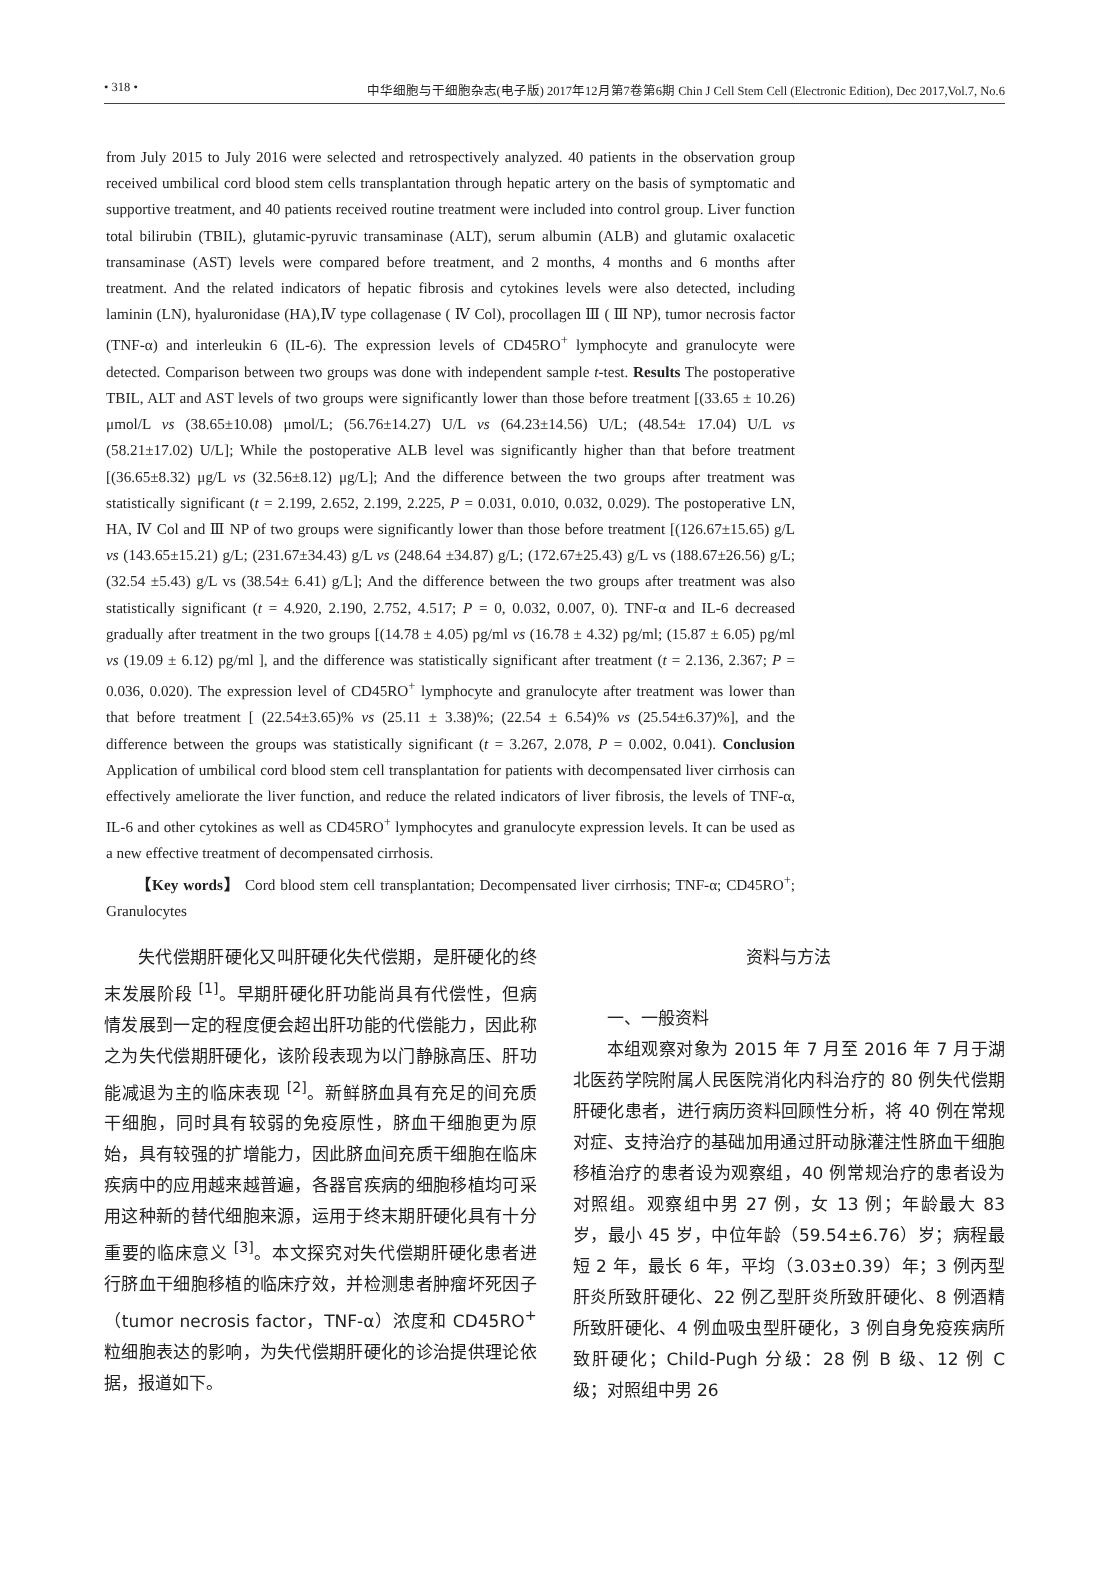• 318 • 中华细胞与干细胞杂志(电子版) 2017年12月第7卷第6期 Chin J Cell Stem Cell (Electronic Edition), Dec 2017,Vol.7, No.6
from July 2015 to July 2016 were selected and retrospectively analyzed. 40 patients in the observation group received umbilical cord blood stem cells transplantation through hepatic artery on the basis of symptomatic and supportive treatment, and 40 patients received routine treatment were included into control group. Liver function total bilirubin (TBIL), glutamic-pyruvic transaminase (ALT), serum albumin (ALB) and glutamic oxalacetic transaminase (AST) levels were compared before treatment, and 2 months, 4 months and 6 months after treatment. And the related indicators of hepatic fibrosis and cytokines levels were also detected, including laminin (LN), hyaluronidase (HA),Ⅳ type collagenase ( Ⅳ Col), procollagen Ⅲ ( Ⅲ NP), tumor necrosis factor (TNF-α) and interleukin 6 (IL-6). The expression levels of CD45RO<sup>+</sup> lymphocyte and granulocyte were detected. Comparison between two groups was done with independent sample t-test. Results The postoperative TBIL, ALT and AST levels of two groups were significantly lower than those before treatment [(33.65 ± 10.26) μmol/L vs (38.65±10.08) μmol/L; (56.76±14.27) U/L vs (64.23±14.56) U/L; (48.54± 17.04) U/L vs (58.21±17.02) U/L]; While the postoperative ALB level was significantly higher than that before treatment [(36.65±8.32) μg/L vs (32.56±8.12) μg/L]; And the difference between the two groups after treatment was statistically significant (t = 2.199, 2.652, 2.199, 2.225, P = 0.031, 0.010, 0.032, 0.029). The postoperative LN, HA, Ⅳ Col and Ⅲ NP of two groups were significantly lower than those before treatment [(126.67±15.65) g/L vs (143.65±15.21) g/L; (231.67±34.43) g/L vs (248.64 ±34.87) g/L; (172.67±25.43) g/L vs (188.67±26.56) g/L; (32.54 ±5.43) g/L vs (38.54± 6.41) g/L]; And the difference between the two groups after treatment was also statistically significant (t = 4.920, 2.190, 2.752, 4.517; P = 0, 0.032, 0.007, 0). TNF-α and IL-6 decreased gradually after treatment in the two groups [(14.78 ± 4.05) pg/ml vs (16.78 ± 4.32) pg/ml; (15.87 ± 6.05) pg/ml vs (19.09 ± 6.12) pg/ml ], and the difference was statistically significant after treatment (t = 2.136, 2.367; P = 0.036, 0.020). The expression level of CD45RO<sup>+</sup> lymphocyte and granulocyte after treatment was lower than that before treatment [ (22.54±3.65)% vs (25.11 ± 3.38)%; (22.54 ± 6.54)% vs (25.54±6.37)%], and the difference between the groups was statistically significant (t = 3.267, 2.078, P = 0.002, 0.041). Conclusion Application of umbilical cord blood stem cell transplantation for patients with decompensated liver cirrhosis can effectively ameliorate the liver function, and reduce the related indicators of liver fibrosis, the levels of TNF-α, IL-6 and other cytokines as well as CD45RO<sup>+</sup> lymphocytes and granulocyte expression levels. It can be used as a new effective treatment of decompensated cirrhosis.
【Key words】 Cord blood stem cell transplantation; Decompensated liver cirrhosis; TNF-α; CD45RO<sup>+</sup>; Granulocytes
失代偿期肝硬化又叫肝硬化失代偿期，是肝硬化的终末发展阶段 <sup>[1]</sup>。早期肝硬化肝功能尚具有代偿性，但病情发展到一定的程度便会超出肝功能的代偿能力，因此称之为失代偿期肝硬化，该阶段表现为以门静脉高压、肝功能减退为主的临床表现 <sup>[2]</sup>。新鲜脐血具有充足的间充质干细胞，同时具有较弱的免疫原性，脐血干细胞更为原始，具有较强的扩增能力，因此脐血间充质干细胞在临床疾病中的应用越来越普遍，各器官疾病的细胞移植均可采用这种新的替代细胞来源，运用于终末期肝硬化具有十分重要的临床意义 <sup>[3]</sup>。本文探究对失代偿期肝硬化患者进行脐血干细胞移植的临床疗效，并检测患者肿瘤坏死因子（tumor necrosis factor，TNF-α）浓度和 CD45RO<sup>+</sup> 粒细胞表达的影响，为失代偿期肝硬化的诊治提供理论依据，报道如下。
资料与方法
一、一般资料
本组观察对象为 2015 年 7 月至 2016 年 7 月于湖北医药学院附属人民医院消化内科治疗的 80 例失代偿期肝硬化患者，进行病历资料回顾性分析，将 40 例在常规对症、支持治疗的基础加用通过肝动脉灌注性脐血干细胞移植治疗的患者设为观察组，40 例常规治疗的患者设为对照组。观察组中男 27 例，女 13 例；年龄最大 83 岁，最小 45 岁，中位年龄（59.54±6.76）岁；病程最短 2 年，最长 6 年，平均（3.03±0.39）年；3 例丙型肝炎所致肝硬化、22 例乙型肝炎所致肝硬化、8 例酒精所致肝硬化、4 例血吸虫型肝硬化，3 例自身免疫疾病所致肝硬化；Child-Pugh 分级：28 例 B 级、12 例 C 级；对照组中男 26